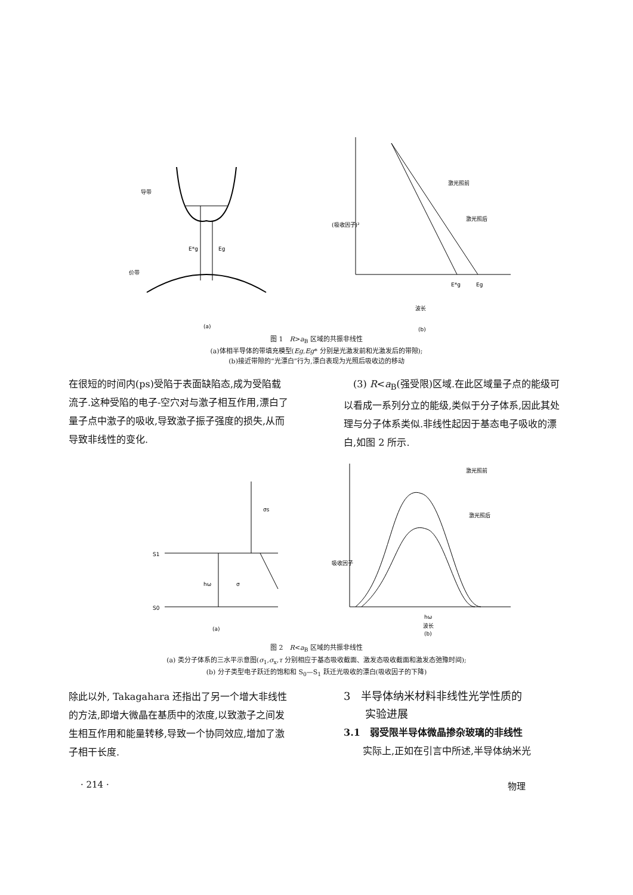导带
E*g
Eg
价带
(a)
激光照前
激光照后
E*g
Eg
波长
(b)
(吸收因子)²
图 1　R>a<sub>B</sub> 区域的共振非线性
(a)体相半导体的带填充模型(Eg,Eg* 分别是光激发前和光激发后的带隙);
(b)接近带隙的“光漂白”行为,漂白表现为光照后吸收边的移动
在很短的时间内(ps)受陷于表面缺陷态,成为受陷载流子.这种受陷的电子-空穴对与激子相互作用,漂白了量子点中激子的吸收,导致激子振子强度的损失,从而导致非线性的变化.
　(3) R<a<sub>B</sub>(强受限)区域.在此区域量子点的能级可以看成一系列分立的能级,类似于分子体系,因此其处理与分子体系类似.非线性起因于基态电子吸收的漂白,如图 2 所示.
S1
S0
hω
σ
σs
(a)
激光照前
激光照后
吸收因子
hω
波长
(b)
图 2　R<a<sub>B</sub> 区域的共振非线性
(a) 类分子体系的三水平示意图(σ<sub>1</sub>,σ<sub>x</sub>,τ 分别相应于基态吸收截面、激发态吸收截面和激发态弛豫时间);
(b) 分子类型电子跃迁的饱和和 S<sub>0</sub>—S<sub>1</sub> 跃迁光吸收的漂白(吸收因子的下降)
除此以外, Takagahara 还指出了另一个增大非线性的方法,即增大微晶在基质中的浓度,以致激子之间发生相互作用和能量转移,导致一个协同效应,增加了激子相干长度.
3　半导体纳米材料非线性光学性质的
　　实验进展
3.1　弱受限半导体微晶掺杂玻璃的非线性
　　实际上,正如在引言中所述,半导体纳米光
· 214 · 物理